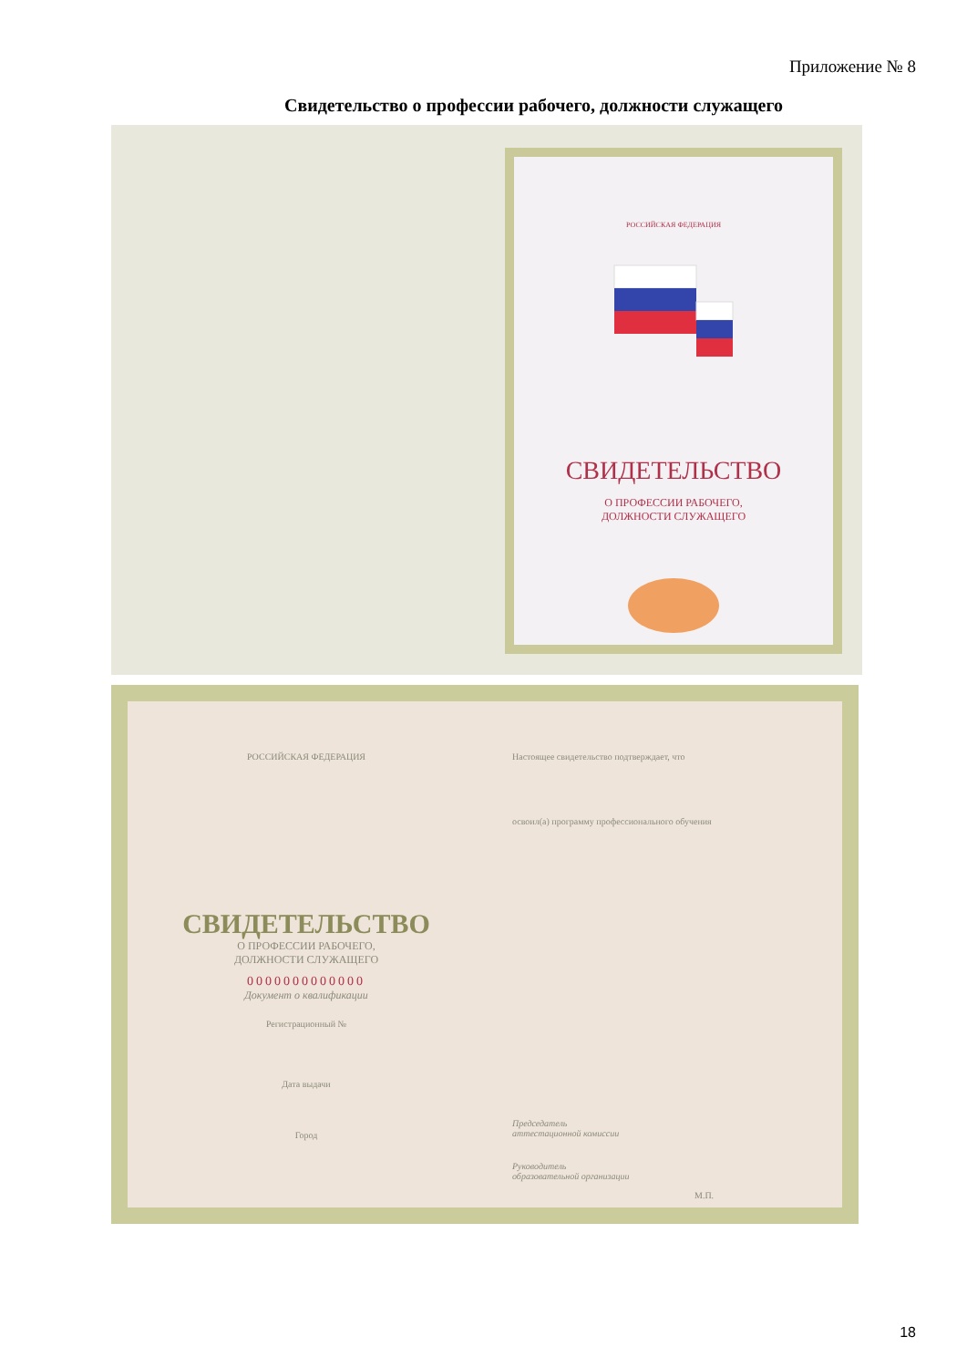Приложение № 8
Свидетельство о профессии рабочего, должности служащего
РОССИЙСКАЯ ФЕДЕРАЦИЯ
СВИДЕТЕЛЬСТВО
О ПРОФЕССИИ РАБОЧЕГО,
ДОЛЖНОСТИ СЛУЖАЩЕГО
РОССИЙСКАЯ ФЕДЕРАЦИЯ Настоящее свидетельство подтверждает, что
освоил(а) программу профессионального обучения
СВИДЕТЕЛЬСТВО
О ПРОФЕССИИ РАБОЧЕГО,
ДОЛЖНОСТИ СЛУЖАЩЕГО
0000000000000
Документ о квалификации
Регистрационный №
Дата выдачи
Город
Председатель
аттестационной комиссии
Руководитель
образовательной организации
М.П.
18